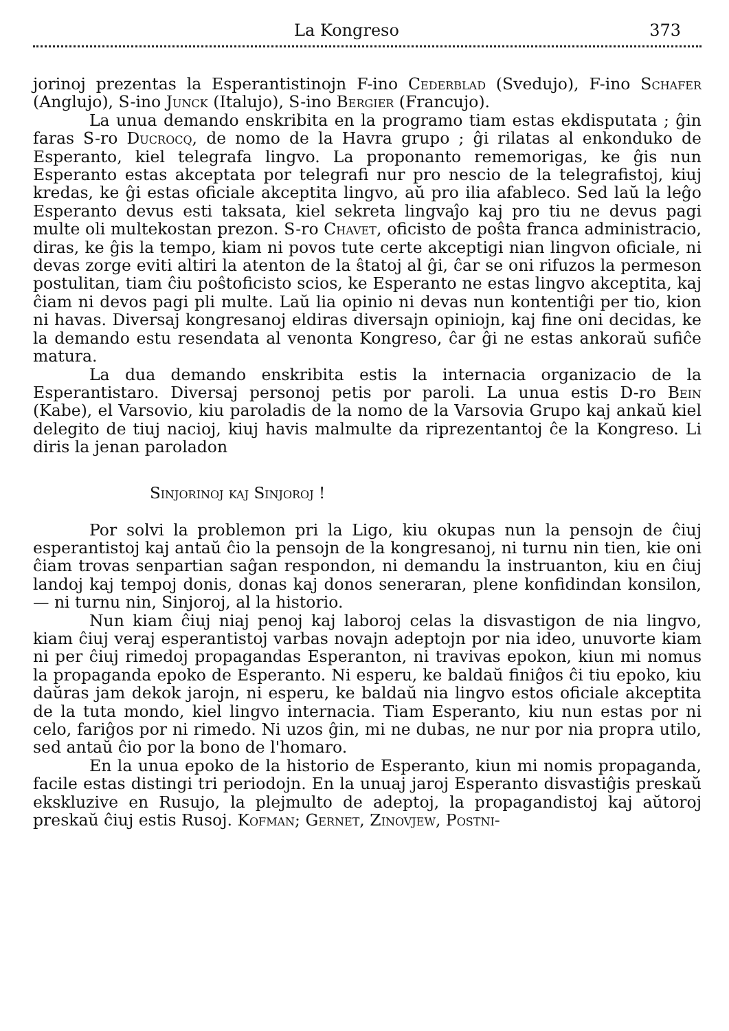La Kongreso 373
jorinoj prezentas la Esperantistinojn F-ino Cederblad (Svedujo), F-ino Schafer (Anglujo), S-ino Junck (Italujo), S-ino Bergier (Francujo).
La unua demando enskribita en la programo tiam estas ekdisputata ; ĝin faras S-ro Ducrocq, de nomo de la Havra grupo ; ĝi rilatas al enkonduko de Esperanto, kiel telegrafa lingvo. La proponanto rememorigas, ke ĝis nun Esperanto estas akceptata por telegrafi nur pro nescio de la telegrafistoj, kiuj kredas, ke ĝi estas oficiale akceptita lingvo, aŭ pro ilia afableco. Sed laŭ la leĝo Esperanto devus esti taksata, kiel sekreta lingvaĵo kaj pro tiu ne devus pagi multe oli multekostan prezon. S-ro Chavet, oficisto de poŝta franca administracio, diras, ke ĝis la tempo, kiam ni povos tute certe akceptigi nian lingvon oficiale, ni devas zorge eviti altiri la atenton de la ŝtatoj al ĝi, ĉar se oni rifuzos la permeson postulitan, tiam ĉiu poŝtoficisto scios, ke Esperanto ne estas lingvo akceptita, kaj ĉiam ni devos pagi pli multe. Laŭ lia opinio ni devas nun kontentiĝi per tio, kion ni havas. Diversaj kongresanoj eldiras diversajn opiniojn, kaj fine oni decidas, ke la demando estu resendata al venonta Kongreso, ĉar ĝi ne estas ankoraŭ sufiĉe matura.
La dua demando enskribita estis la internacia organizacio de la Esperantistaro. Diversaj personoj petis por paroli. La unua estis D-ro Bein (Kabe), el Varsovio, kiu paroladis de la nomo de la Varsovia Grupo kaj ankaŭ kiel delegito de tiuj nacioj, kiuj havis malmulte da riprezentantoj ĉe la Kongreso. Li diris la jenan paroladon
Sinjorinoj kaj Sinjoroj !
Por solvi la problemon pri la Ligo, kiu okupas nun la pensojn de ĉiuj esperantistoj kaj antaŭ ĉio la pensojn de la kongresanoj, ni turnu nin tien, kie oni ĉiam trovas senpartian saĝan respondon, ni demandu la instruanton, kiu en ĉiuj landoj kaj tempoj donis, donas kaj donos seneraran, plene konfidindan konsilon, — ni turnu nin, Sinjoroj, al la historio.
Nun kiam ĉiuj niaj penoj kaj laboroj celas la disvastigon de nia lingvo, kiam ĉiuj veraj esperantistoj varbas novajn adeptojn por nia ideo, unuvorte kiam ni per ĉiuj rimedoj propagandas Esperanton, ni travivas epokon, kiun mi nomus la propaganda epoko de Esperanto. Ni esperu, ke baldaŭ finiĝos ĉi tiu epoko, kiu daŭras jam dekok jarojn, ni esperu, ke baldaŭ nia lingvo estos oficiale akceptita de la tuta mondo, kiel lingvo internacia. Tiam Esperanto, kiu nun estas por ni celo, fariĝos por ni rimedo. Ni uzos ĝin, mi ne dubas, ne nur por nia propra utilo, sed antaŭ ĉio por la bono de l'homaro.
En la unua epoko de la historio de Esperanto, kiun mi nomis propaganda, facile estas distingi tri periodojn. En la unuaj jaroj Esperanto disvastiĝis preskaŭ ekskluzive en Rusujo, la plejmulto de adeptoj, la propagandistoj kaj aŭtoroj preskaŭ ĉiuj estis Rusoj. Kofman; Gernet, Zinovjew, Postni-